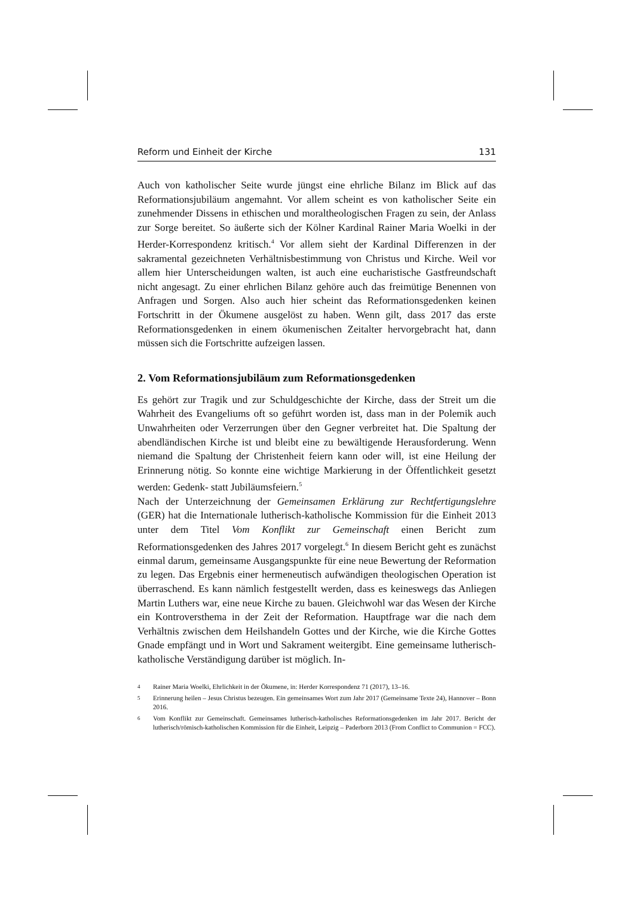Reform und Einheit der Kirche 131
Auch von katholischer Seite wurde jüngst eine ehrliche Bilanz im Blick auf das Reformationsjubiläum angemahnt. Vor allem scheint es von katholischer Seite ein zunehmender Dissens in ethischen und moraltheologischen Fragen zu sein, der Anlass zur Sorge bereitet. So äußerte sich der Kölner Kardinal Rainer Maria Woelki in der Herder-Korrespondenz kritisch.<sup>4</sup> Vor allem sieht der Kardinal Differenzen in der sakramental gezeichneten Verhältnisbestimmung von Christus und Kirche. Weil vor allem hier Unterscheidungen walten, ist auch eine eucharistische Gastfreundschaft nicht angesagt. Zu einer ehrlichen Bilanz gehöre auch das freimütige Benennen von Anfragen und Sorgen. Also auch hier scheint das Reformationsgedenken keinen Fortschritt in der Ökumene ausgelöst zu haben. Wenn gilt, dass 2017 das erste Reformationsgedenken in einem ökumenischen Zeitalter hervorgebracht hat, dann müssen sich die Fortschritte aufzeigen lassen.
2. Vom Reformationsjubiläum zum Reformationsgedenken
Es gehört zur Tragik und zur Schuldgeschichte der Kirche, dass der Streit um die Wahrheit des Evangeliums oft so geführt worden ist, dass man in der Polemik auch Unwahrheiten oder Verzerrungen über den Gegner verbreitet hat. Die Spaltung der abendländischen Kirche ist und bleibt eine zu bewältigende Herausforderung. Wenn niemand die Spaltung der Christenheit feiern kann oder will, ist eine Heilung der Erinnerung nötig. So konnte eine wichtige Markierung in der Öffentlichkeit gesetzt werden: Gedenk- statt Jubiläumsfeiern.<sup>5</sup>
Nach der Unterzeichnung der Gemeinsamen Erklärung zur Rechtfertigungslehre (GER) hat die Internationale lutherisch-katholische Kommission für die Einheit 2013 unter dem Titel Vom Konflikt zur Gemeinschaft einen Bericht zum Reformationsgedenken des Jahres 2017 vorgelegt.<sup>6</sup> In diesem Bericht geht es zunächst einmal darum, gemeinsame Ausgangspunkte für eine neue Bewertung der Reformation zu legen. Das Ergebnis einer hermeneutisch aufwändigen theologischen Operation ist überraschend. Es kann nämlich festgestellt werden, dass es keineswegs das Anliegen Martin Luthers war, eine neue Kirche zu bauen. Gleichwohl war das Wesen der Kirche ein Kontroversthema in der Zeit der Reformation. Hauptfrage war die nach dem Verhältnis zwischen dem Heilshandeln Gottes und der Kirche, wie die Kirche Gottes Gnade empfängt und in Wort und Sakrament weitergibt. Eine gemeinsame lutherisch-katholische Verständigung darüber ist möglich. In-
4 Rainer Maria Woelki, Ehrlichkeit in der Ökumene, in: Herder Korrespondenz 71 (2017), 13–16.
5 Erinnerung heilen – Jesus Christus bezeugen. Ein gemeinsames Wort zum Jahr 2017 (Gemeinsame Texte 24), Hannover – Bonn 2016.
6 Vom Konflikt zur Gemeinschaft. Gemeinsames lutherisch-katholisches Reformationsgedenken im Jahr 2017. Bericht der lutherisch/römisch-katholischen Kommission für die Einheit, Leipzig – Paderborn 2013 (From Conflict to Communion = FCC).